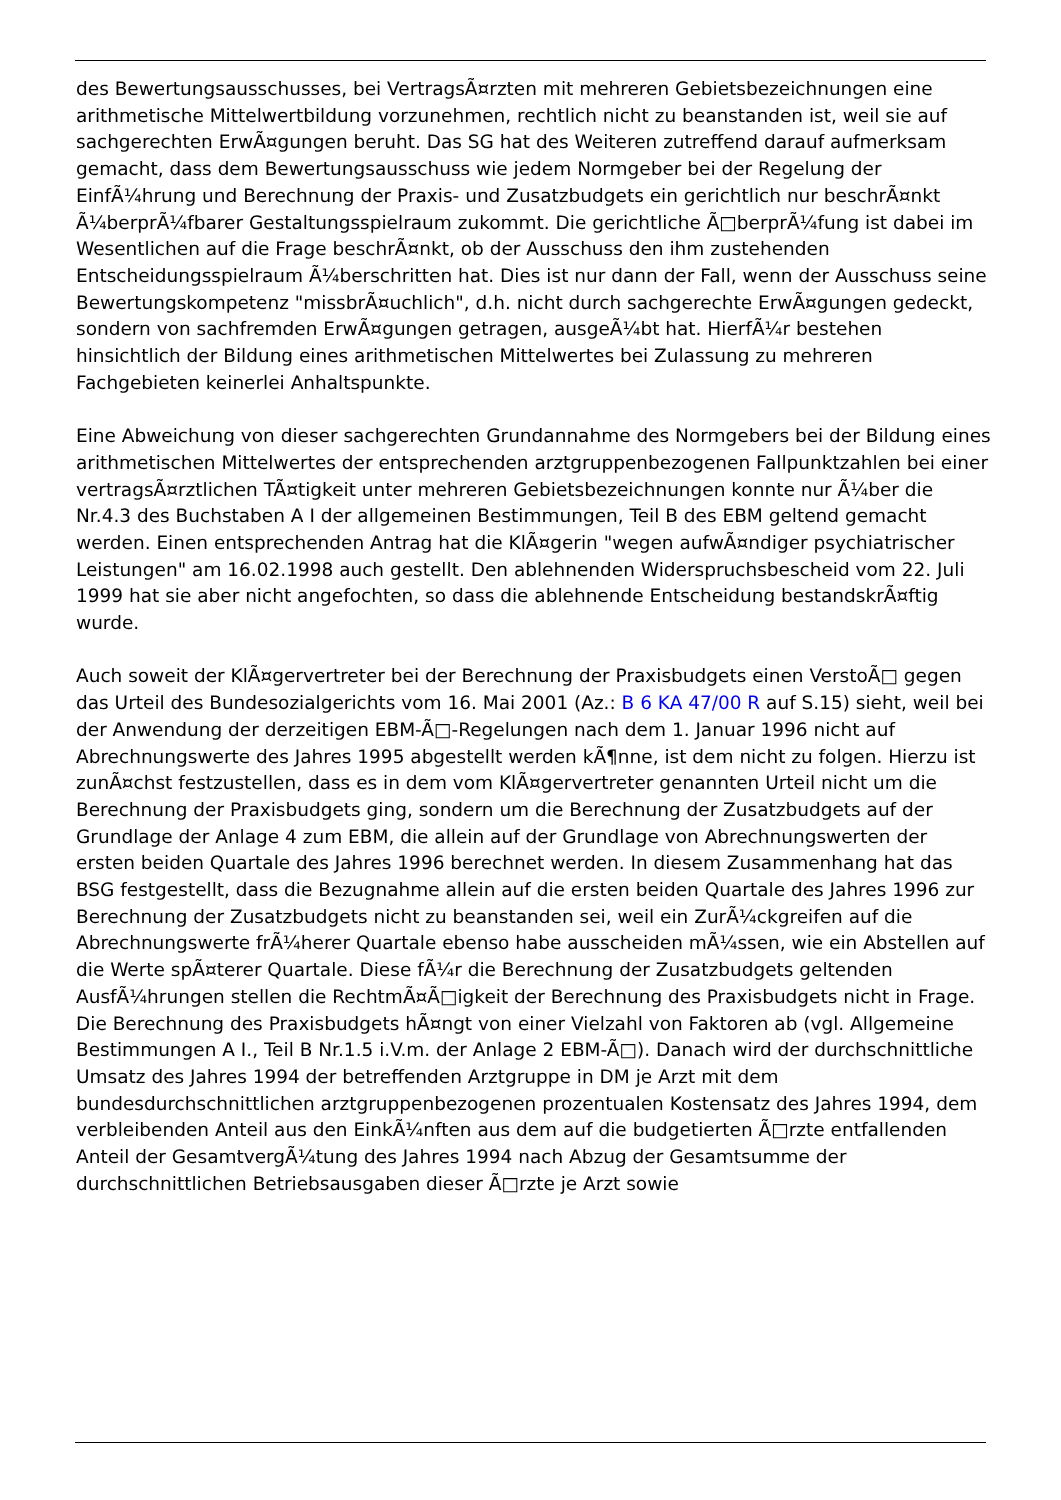des Bewertungsausschusses, bei VertragsÃ¤rzten mit mehreren Gebietsbezeichnungen eine arithmetische Mittelwertbildung vorzunehmen, rechtlich nicht zu beanstanden ist, weil sie auf sachgerechten ErwÃ¤gungen beruht. Das SG hat des Weiteren zutreffend darauf aufmerksam gemacht, dass dem Bewertungsausschuss wie jedem Normgeber bei der Regelung der EinfÃ¼hrung und Berechnung der Praxis- und Zusatzbudgets ein gerichtlich nur beschrÃ¤nkt Ã¼berprÃ¼fbarer Gestaltungsspielraum zukommt. Die gerichtliche Ã□berprÃ¼fung ist dabei im Wesentlichen auf die Frage beschrÃ¤nkt, ob der Ausschuss den ihm zustehenden Entscheidungsspielraum Ã¼berschritten hat. Dies ist nur dann der Fall, wenn der Ausschuss seine Bewertungskompetenz "missbrÃ¤uchlich", d.h. nicht durch sachgerechte ErwÃ¤gungen gedeckt, sondern von sachfremden ErwÃ¤gungen getragen, ausgeÃ¼bt hat. HierfÃ¼r bestehen hinsichtlich der Bildung eines arithmetischen Mittelwertes bei Zulassung zu mehreren Fachgebieten keinerlei Anhaltspunkte.
Eine Abweichung von dieser sachgerechten Grundannahme des Normgebers bei der Bildung eines arithmetischen Mittelwertes der entsprechenden arztgruppenbezogenen Fallpunktzahlen bei einer vertragsÃ¤rztlichen TÃ¤tigkeit unter mehreren Gebietsbezeichnungen konnte nur Ã¼ber die Nr.4.3 des Buchstaben A I der allgemeinen Bestimmungen, Teil B des EBM geltend gemacht werden. Einen entsprechenden Antrag hat die KlÃ¤gerin "wegen aufwÃ¤ndiger psychiatrischer Leistungen" am 16.02.1998 auch gestellt. Den ablehnenden Widerspruchsbescheid vom 22. Juli 1999 hat sie aber nicht angefochten, so dass die ablehnende Entscheidung bestandskrÃ¤ftig wurde.
Auch soweit der KlÃ¤gervertreter bei der Berechnung der Praxisbudgets einen VerstoÃ□ gegen das Urteil des Bundesozialgerichts vom 16. Mai 2001 (Az.: B 6 KA 47/00 R auf S.15) sieht, weil bei der Anwendung der derzeitigen EBM-Ã□-Regelungen nach dem 1. Januar 1996 nicht auf Abrechnungswerte des Jahres 1995 abgestellt werden kÃ¶nne, ist dem nicht zu folgen. Hierzu ist zunÃ¤chst festzustellen, dass es in dem vom KlÃ¤gervertreter genannten Urteil nicht um die Berechnung der Praxisbudgets ging, sondern um die Berechnung der Zusatzbudgets auf der Grundlage der Anlage 4 zum EBM, die allein auf der Grundlage von Abrechnungswerten der ersten beiden Quartale des Jahres 1996 berechnet werden. In diesem Zusammenhang hat das BSG festgestellt, dass die Bezugnahme allein auf die ersten beiden Quartale des Jahres 1996 zur Berechnung der Zusatzbudgets nicht zu beanstanden sei, weil ein ZurÃ¼ckgreifen auf die Abrechnungswerte frÃ¼herer Quartale ebenso habe ausscheiden mÃ¼ssen, wie ein Abstellen auf die Werte spÃ¤terer Quartale. Diese fÃ¼r die Berechnung der Zusatzbudgets geltenden AusfÃ¼hrungen stellen die RechtmÃ¤Ã□igkeit der Berechnung des Praxisbudgets nicht in Frage. Die Berechnung des Praxisbudgets hÃ¤ngt von einer Vielzahl von Faktoren ab (vgl. Allgemeine Bestimmungen A I., Teil B Nr.1.5 i.V.m. der Anlage 2 EBM-Ã□). Danach wird der durchschnittliche Umsatz des Jahres 1994 der betreffenden Arztgruppe in DM je Arzt mit dem bundesdurchschnittlichen arztgruppenbezogenen prozentualen Kostensatz des Jahres 1994, dem verbleibenden Anteil aus den EinkÃ¼nften aus dem auf die budgetierten Ã□rzte entfallenden Anteil der GesamtvergÃ¼tung des Jahres 1994 nach Abzug der Gesamtsumme der durchschnittlichen Betriebsausgaben dieser Ã□rzte je Arzt sowie